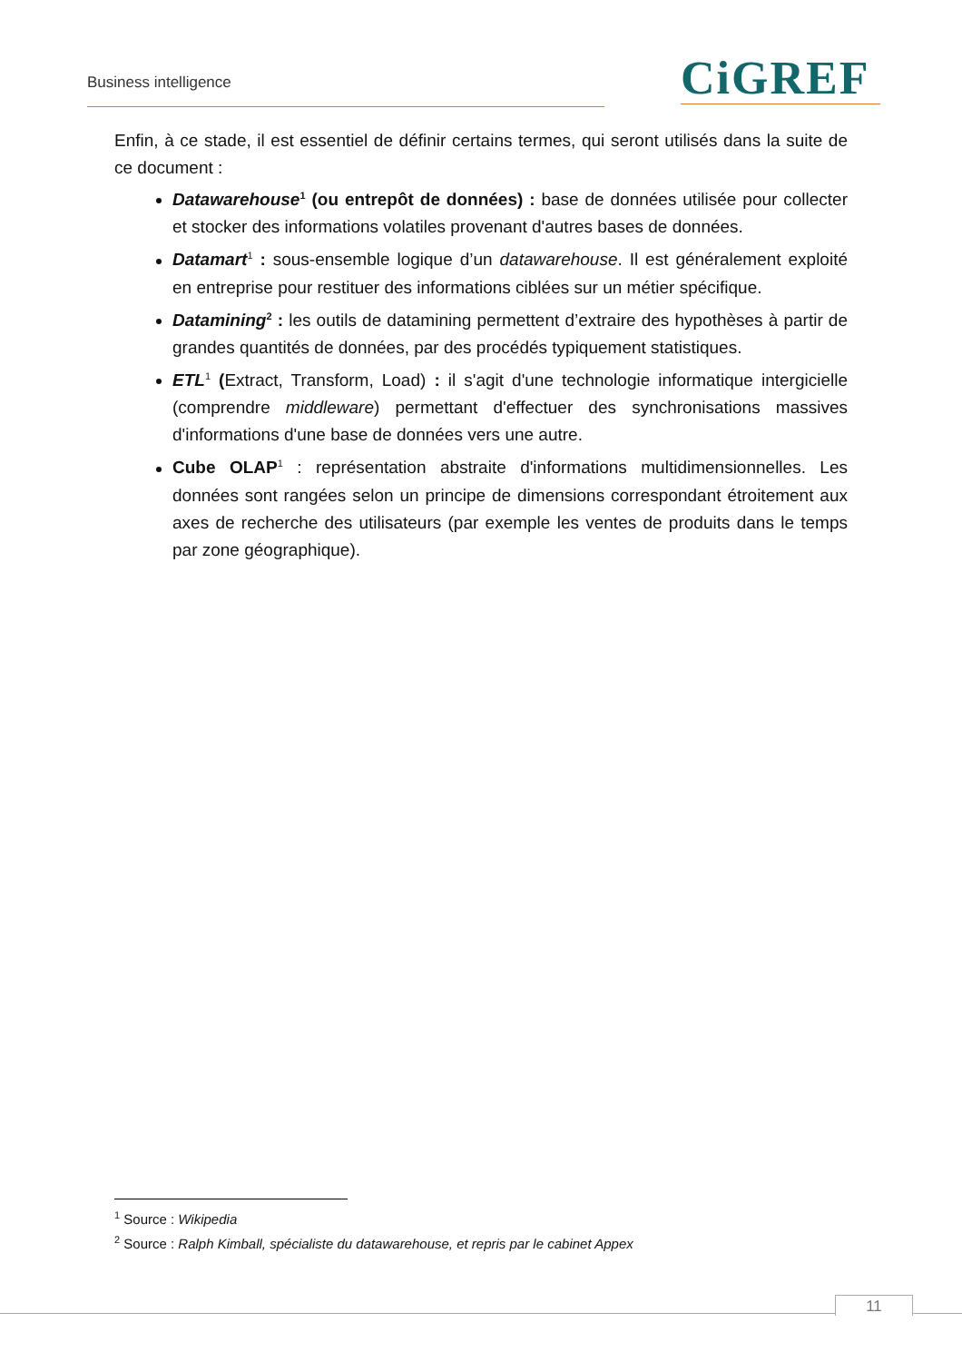Business intelligence CiGREF
Enfin, à ce stade, il est essentiel de définir certains termes, qui seront utilisés dans la suite de ce document :
Datawarehouse<sup>1</sup> (ou entrepôt de données) : base de données utilisée pour collecter et stocker des informations volatiles provenant d'autres bases de données.
Datamart<sup>1</sup> : sous-ensemble logique d’un datawarehouse. Il est généralement exploité en entreprise pour restituer des informations ciblées sur un métier spécifique.
Datamining<sup>2</sup> : les outils de datamining permettent d’extraire des hypothèses à partir de grandes quantités de données, par des procédés typiquement statistiques.
ETL<sup>1</sup> (Extract, Transform, Load) : il s'agit d'une technologie informatique intergicielle (comprendre middleware) permettant d'effectuer des synchronisations massives d'informations d'une base de données vers une autre.
Cube OLAP<sup>1</sup> : représentation abstraite d'informations multidimensionnelles. Les données sont rangées selon un principe de dimensions correspondant étroitement aux axes de recherche des utilisateurs (par exemple les ventes de produits dans le temps par zone géographique).
<sup>1</sup> Source : Wikipedia
<sup>2</sup> Source : Ralph Kimball, spécialiste du datawarehouse, et repris par le cabinet Appex
11